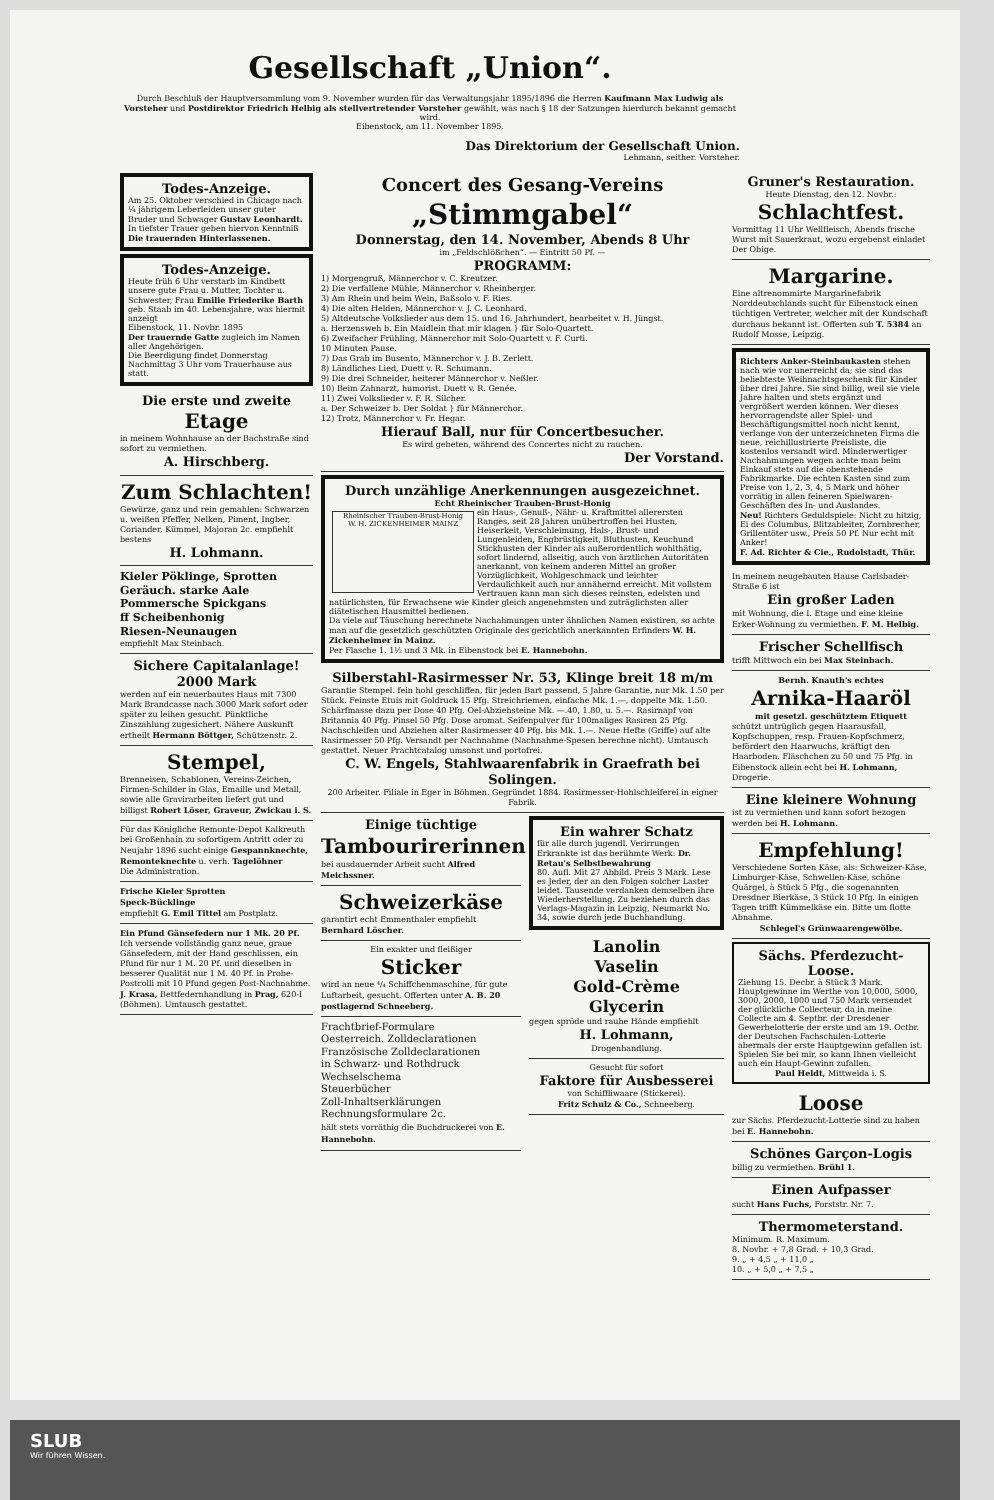Gesellschaft „Union“.
Durch Beschluß der Hauptversammlung vom 9. November wurden für das Verwaltungsjahr 1895/1896 die Herren Kaufmann Max Ludwig als Vorsteher und Postdirektor Friedrich Helbig als stellvertretender Vorsteher gewählt, was nach § 18 der Satzungen hierdurch bekannt gemacht wird.
Eibenstock, am 11. November 1895.
Das Direktorium der Gesellschaft Union.
Lehmann, seither. Vorsteher.
Todes-Anzeige.
Am 25. Oktober verschied in Chicago nach ¼ jährigem Leberleiden unser guter Bruder und Schwager Gustav Leonhardt. In tiefster Trauer geben hiervon Kenntniß Die trauernden Hinterlassenen.
Todes-Anzeige.
Heute früh 6 Uhr verstarb im Kindbett unsere gute Frau u. Mutter, Tochter u. Schwester, Frau Emilie Friederike Barth geb. Staab im 40. Lebensjahre, was hiermit anzeigt
Eibenstock, 11. Novbr. 1895
Der trauernde Gatte zugleich im Namen aller Angehörigen.
Die Beerdigung findet Donnerstag Nachmittag 3 Uhr vom Trauerhause aus statt.
Die erste und zweite
Etage
in meinem Wohnhause an der Bachstraße sind sofort zu vermiethen.
A. Hirschberg.
Zum Schlachten!
Gewürze, ganz und rein gemahlen: Schwarzen u. weißen Pfeffer, Nelken, Piment, Ingber, Coriander, Kümmel, Majoran 2c. empfiehlt bestens
H. Lohmann.
Kieler Pöklinge, Sprotten
Geräuch. starke Aale
Pommersche Spickgans
ff Scheibenhonig
Riesen-Neunaugen
empfiehlt Max Steinbach.
Sichere Capitalanlage!
2000 Mark
werden auf ein neuerbautes Haus mit 7300 Mark Brandcasse nach 3000 Mark sofort oder später zu leihen gesucht. Pünktliche Zinszahlung zugesichert. Nähere Auskunft ertheilt Hermann Böttger, Schützenstr. 2.
Stempel,
Brenneisen, Schablonen, Vereins-Zeichen, Firmen-Schilder in Glas, Emaille und Metall, sowie alle Gravirarbeiten liefert gut und billigst Robert Löser, Graveur, Zwickau i. S.
Für das Königliche Remonte-Depot Kalkreuth bei Großenhain zu sofortigem Antritt oder zu Neujahr 1896 sucht einige Gespannknechte, Remonteknechte u. verh. Tagelöhner
Die Administration.
Frische Kieler Sprotten
Speck-Bücklinge
empfiehlt G. Emil Tittel am Postplatz.
Ein Pfund Gänsefedern nur 1 Mk. 20 Pf. Ich versende vollständig ganz neue, graue Gänsefedern, mit der Hand geschlissen, ein Pfund für nur 1 M. 20 Pf. und dieselben in besserer Qualität nur 1 M. 40 Pf. in Probe-Postcolli mit 10 Pfund gegen Post-Nachnahme. J. Krasa, Bettfedernhandlung in Prag, 620-I (Böhmen). Umtausch gestattet.
Concert des Gesang-Vereins
„Stimmgabel“
Donnerstag, den 14. November, Abends 8 Uhr
im „Feldschlößchen“. — Eintritt 50 Pf. —
PROGRAMM:
1) Morgengruß, Männerchor v. C. Kreutzer.
2) Die verfallene Mühle, Männerchor v. Rheinberger.
3) Am Rhein und beim Wein, Baßsolo v. F. Ries.
4) Die alten Helden, Männerchor v. J. C. Leonhard.
5) Altdeutsche Volkslieder aus dem 15. und 16. Jahrhundert, bearbeitet v. H. Jüngst.
a. Herzensweh b. Ein Maidlein that mir klagen } für Solo-Quartett.
6) Zweifacher Frühling, Männerchor mit Solo-Quartett v. F. Curti.
10 Minuten Pause.
7) Das Grab im Busento, Männerchor v. J. B. Zerlett.
8) Ländliches Lied, Duett v. R. Schumann.
9) Die drei Schneider, heiterer Männerchor v. Neßler.
10) Beim Zahnarzt, humorist. Duett v. R. Genée.
11) Zwei Volkslieder v. F. R. Silcher.
a. Der Schweizer b. Der Soldat } für Männerchor.
12) Trotz, Männerchor v. Fr. Hegar.
Hierauf Ball, nur für Concertbesucher.
Es wird gebeten, während des Concertes nicht zu rauchen.
Der Vorstand.
Durch unzählige Anerkennungen ausgezeichnet.
Echt Rheinischer Trauben-Brust-Honig
Rheinischer Trauben-Brust-Honig
W. H. ZICKENHEIMER MAINZ
ein Haus-, Genuß-, Nähr- u. Kraftmittel allerersten Ranges, seit 28 Jahren unübertroffen bei Husten, Heiserkeit, Verschleimung, Hals-, Brust- und Lungenleiden, Engbrüstigkeit, Bluthusten, Keuchund Stickhusten der Kinder als außerordentlich wohlthätig, sofort lindernd, allseitig, auch von ärztlichen Autoritäten anerkannt, von keinem anderen Mittel an großer Vorzüglichkeit, Wohlgeschmack und leichter Verdaulichkeit auch nur annähernd erreicht. Mit vollstem Vertrauen kann man sich dieses reinsten, edelsten und natürlichsten, für Erwachsene wie Kinder gleich angenehmsten und zuträglichsten aller diätetischen Hausmittel bedienen.
Da viele auf Täuschung berechnete Nachahmungen unter ähnlichen Namen existiren, so achte man auf die gesetzlich geschützten Originale des gerichtlich anerkannten Erfinders W. H. Zickenheimer in Mainz.
Per Flasche 1. 1½ und 3 Mk. in Eibenstock bei E. Hannebohn.
Silberstahl-Rasirmesser Nr. 53, Klinge breit 18 m/m
Garantie Stempel. fein hohl geschliffen, für jeden Bart passend, 5 Jahre Garantie, nur Mk. 1.50 per Stück. Feinste Etuis mit Goldruck 15 Pfg. Streichriemen, einfache Mk. 1.—, doppelte Mk. 1.50. Schärfmasse dazu per Dose 40 Pfg. Oel-Abziehsteine Mk. —.40, 1.80, u. 5.—. Rasirnapf von Britannia 40 Pfg. Pinsel 50 Pfg. Dose aromat. Seifenpulver für 100maliges Rasiren 25 Pfg. Nachschleifen und Abziehen alter Rasirmesser 40 Pfg. bis Mk. 1.—. Neue Hefte (Griffe) auf alte Rasirmesser 50 Pfg. Versandt per Nachnahme (Nachnahme-Spesen berechne nicht). Umtausch gestattet. Neuer Prachtcatalog umsonst und portofrei.
C. W. Engels, Stahlwaarenfabrik in Graefrath bei Solingen.
200 Arbeiter. Filiale in Eger in Böhmen. Gegründet 1884. Rasirmesser-Hohlschleiferei in eigner Fabrik.
Einige tüchtige
Tambourirerinnen
bei ausdauernder Arbeit sucht Alfred Meichssner.
Schweizerkäse
garantirt echt Emmenthaler empfiehlt Bernhard Löscher.
Ein exakter und fleißiger
Sticker
wird an neue ⁴/₄ Schiffchenmaschine, für gute Luftarbeit, gesucht. Offerten unter A. B. 20 postlagernd Schneeberg.
Frachtbrief-Formulare
Oesterreich. Zolldeclarationen
Französische Zolldeclarationen
in Schwarz- und Rothdruck
Wechselschema
Steuerbücher
Zoll-Inhaltserklärungen
Rechnungsformulare 2c.
hält stets vorräthig die Buchdruckerei von E. Hannebohn.
Ein wahrer Schatz
für alle durch jugendl. Verirrungen Erkrankte ist das berühmte Werk: Dr. Retau's Selbstbewahrung
80. Aufl. Mit 27 Abbild. Preis 3 Mark. Lese es Jeder, der an den Folgen solcher Laster leidet. Tausende verdanken demselben ihre Wiederherstellung. Zu beziehen durch das Verlags-Magazin in Leipzig, Neumarkt No. 34, sowie durch jede Buchhandlung.
Lanolin
Vaselin
Gold-Crème
Glycerin
gegen spröde und rauhe Hände empfiehlt
H. Lohmann,
Drogenhandlung.
Gesucht für sofort
Faktore für Ausbesserei
von Schiffliwaare (Stickerei).
Fritz Schulz & Co., Schneeberg.
Gruner's Restauration.
Heute Dienstag, den 12. Novbr.:
Schlachtfest.
Vormittag 11 Uhr Wellfleisch, Abends frische Wurst mit Sauerkraut, wozu ergebenst einladet Der Obige.
Margarine.
Eine altrenommirte Margarinefabrik Norddeutschlands sucht für Eibenstock einen tüchtigen Vertreter, welcher mit der Kundschaft durchaus bekannt ist. Offerten sub T. 5384 an Rudolf Mosse, Leipzig.
Richters Anker-Steinbaukasten stehen nach wie vor unerreicht da; sie sind das beliebteste Weihnachtsgeschenk für Kinder über drei Jahre. Sie sind billig, weil sie viele Jahre halten und stets ergänzt und vergrößert werden können. Wer dieses hervorragendste aller Spiel- und Beschäftigungsmittel noch nicht kennt, verlange von der unterzeichneten Firma die neue, reichillustrierte Preisliste, die kostenlos versandt wird. Minderwertiger Nachahmungen wegen achte man beim Einkauf stets auf die obenstehende Fabrikmarke. Die echten Kasten sind zum Preise von 1, 2, 3, 4, 5 Mark und höher vorrätig in allen feineren Spielwaren-Geschäften des In- und Auslandes.
Neu! Richters Geduldspiele: Nicht zu hitzig, Ei des Columbus, Blitzableiter, Zornbrecher, Grillentöter usw., Preis 50 Pf. Nur echt mit Anker!
F. Ad. Richter & Cie., Rudolstadt, Thür.
In meinem neugebauten Hause Carlsbader-Straße 6 ist
Ein großer Laden
mit Wohnung, die I. Etage und eine kleine Erker-Wohnung zu vermiethen. F. M. Helbig.
Frischer Schellfisch
trifft Mittwoch ein bei Max Steinbach.
Bernh. Knauth's echtes
Arnika-Haaröl
mit gesetzl. geschütztem Etiquett
schützt untrüglich gegen Haarausfall, Kopfschuppen, resp. Frauen-Kopfschmerz, befördert den Haarwuchs, kräftigt den Haarboden. Fläschchen zu 50 und 75 Pfg. in Eibenstock allein echt bei H. Lohmann, Drogerie.
Eine kleinere Wohnung
ist zu vermiethen und kann sofort bezogen werden bei H. Lohmann.
Empfehlung!
Verschiedene Sorten Käse, als: Schweizer-Käse, Limburger-Käse, Schwellen-Käse, schöne Quärgel, à Stück 5 Pfg., die sogenannten Dresdner Bierkäse, 3 Stück 10 Pfg. In einigen Tagen trifft Kümmelkäse ein. Bitte um flotte Abnahme.
Schlegel's Grünwaarengewölbe.
Sächs. Pferdezucht-Loose.
Ziehung 15. Decbr. à Stück 3 Mark. Hauptgewinne im Werthe von 10,000, 5000, 3000, 2000, 1000 und 750 Mark versendet der glückliche Collecteur, da in meine Collecte am 4. Septbr. der Dresdener Gewerbelotterie der erste und am 19. Octbr. der Deutschen Fachschulen-Lotterie abermals der erste Hauptgewinn gefallen ist. Spielen Sie bei mir, so kann Ihnen vielleicht auch ein Haupt-Gewinn zufallen.
Paul Heldt, Mittweida i. S.
Loose
zur Sächs. Pferdezucht-Lotterie sind zu haben bei E. Hannebohn.
Schönes Garçon-Logis
billig zu vermiethen. Brühl 1.
Einen Aufpasser
sucht Hans Fuchs, Forststr. Nr. 7.
Thermometerstand.
Minimum. R. Maximum.
8. Novbr. + 7,8 Grad. + 10,3 Grad.
9. „ + 4,5 „ + 11,0 „
10. „ + 5,0 „ + 7,5 „
SLUB
Wir führen Wissen.